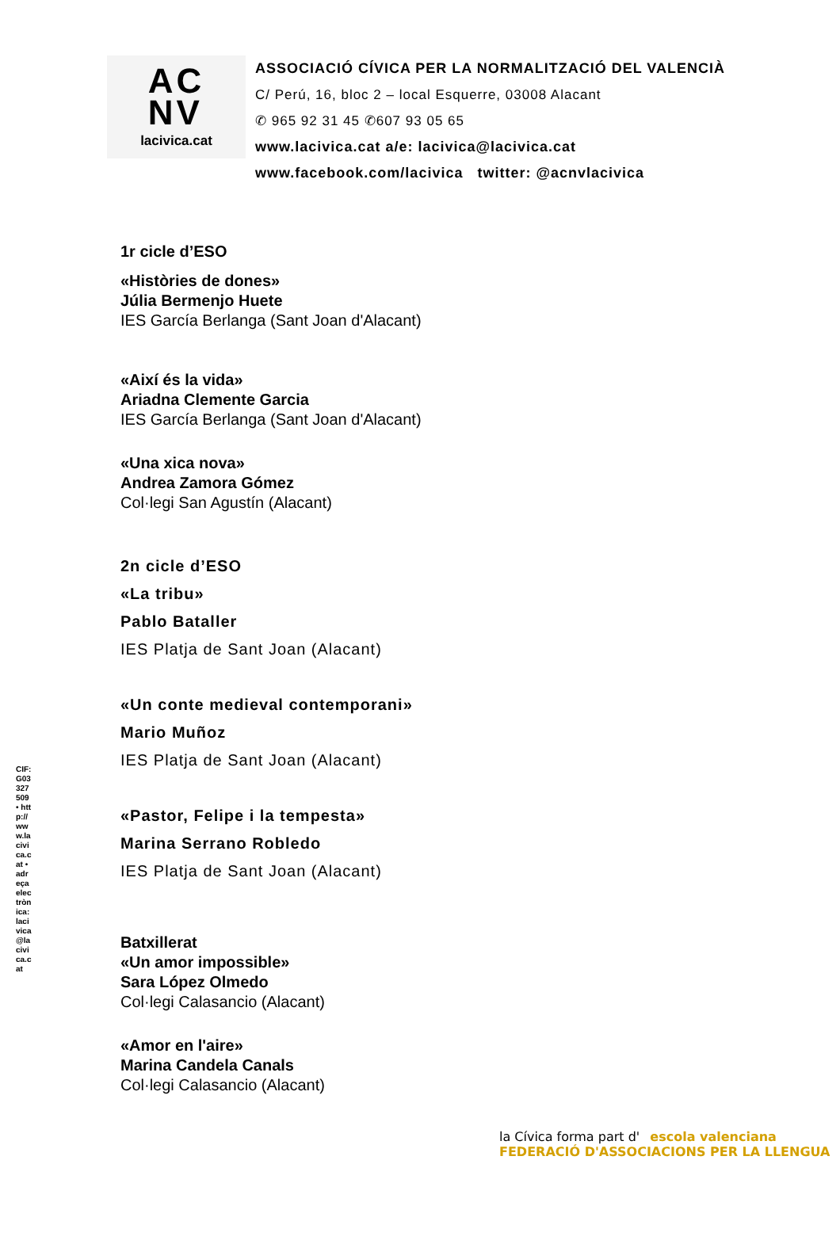AC
NV
lacivica.cat
ASSOCIACIÓ CÍVICA PER LA NORMALITZACIÓ DEL VALENCIÀ
C/ Perú, 16, bloc 2 – local Esquerre, 03008 Alacant
✆ 965 92 31 45 ✆607 93 05 65
www.lacivica.cat a/e: lacivica@lacivica.cat
www.facebook.com/lacivica twitter: @acnvlacivica
1r cicle d’ESO
«Històries de dones»
Júlia Bermenjo Huete
IES García Berlanga (Sant Joan d'Alacant)
«Així és la vida»
Ariadna Clemente Garcia
IES García Berlanga (Sant Joan d'Alacant)
«Una xica nova»
Andrea Zamora Gómez
Col·legi San Agustín (Alacant)
2n cicle d’ESO
«La tribu»
Pablo Bataller
IES Platja de Sant Joan (Alacant)
«Un conte medieval contemporani»
Mario Muñoz
IES Platja de Sant Joan (Alacant)
«Pastor, Felipe i la tempesta»
Marina Serrano Robledo
IES Platja de Sant Joan (Alacant)
Batxillerat
«Un amor impossible»
Sara López Olmedo
Col·legi Calasancio (Alacant)
«Amor en l'aire»
Marina Candela Canals
Col·legi Calasancio (Alacant)
CIF: G03327509 • http://www.lacivica.cat • adreça electrònica: lacivica@lacivica.cat
la Cívica forma part d' escola valenciana FEDERACIÓ D'ASSOCIACIONS PER LA LLENGUA